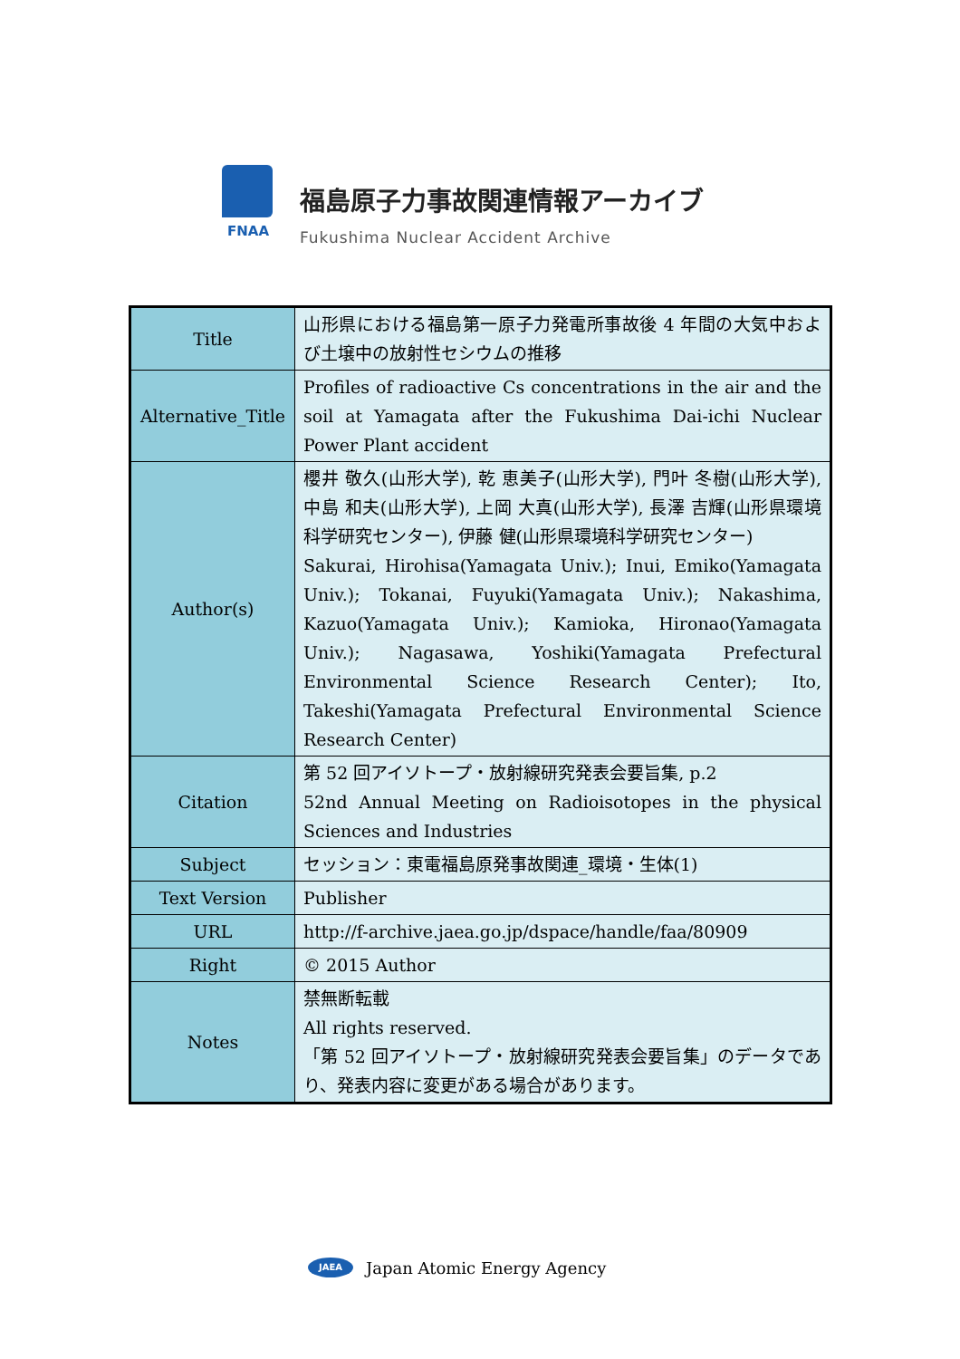FNAA
福島原子力事故関連情報アーカイブ
Fukushima Nuclear Accident Archive
| Title | 山形県における福島第一原子力発電所事故後 4 年間の大気中および土壌中の放射性セシウムの推移 |
| Alternative_Title | Profiles of radioactive Cs concentrations in the air and the soil at Yamagata after the Fukushima Dai-ichi Nuclear Power Plant accident |
| Author(s) | 櫻井 敬久(山形大学), 乾 恵美子(山形大学), 門叶 冬樹(山形大学), 中島 和夫(山形大学), 上岡 大真(山形大学), 長澤 吉輝(山形県環境科学研究センター), 伊藤 健(山形県環境科学研究センター) Sakurai, Hirohisa(Yamagata Univ.); Inui, Emiko(Yamagata Univ.); Tokanai, Fuyuki(Yamagata Univ.); Nakashima, Kazuo(Yamagata Univ.); Kamioka, Hironao(Yamagata Univ.); Nagasawa, Yoshiki(Yamagata Prefectural Environmental Science Research Center); Ito, Takeshi(Yamagata Prefectural Environmental Science Research Center) |
| Citation | 第 52 回アイソトープ・放射線研究発表会要旨集, p.2 52nd Annual Meeting on Radioisotopes in the physical Sciences and Industries |
| Subject | セッション：東電福島原発事故関連_環境・生体(1) |
| Text Version | Publisher |
| URL | http://f-archive.jaea.go.jp/dspace/handle/faa/80909 |
| Right | © 2015 Author |
| Notes | 禁無断転載 All rights reserved. 「第 52 回アイソトープ・放射線研究発表会要旨集」のデータであり、発表内容に変更がある場合があります。 |
JAEA
Japan Atomic Energy Agency